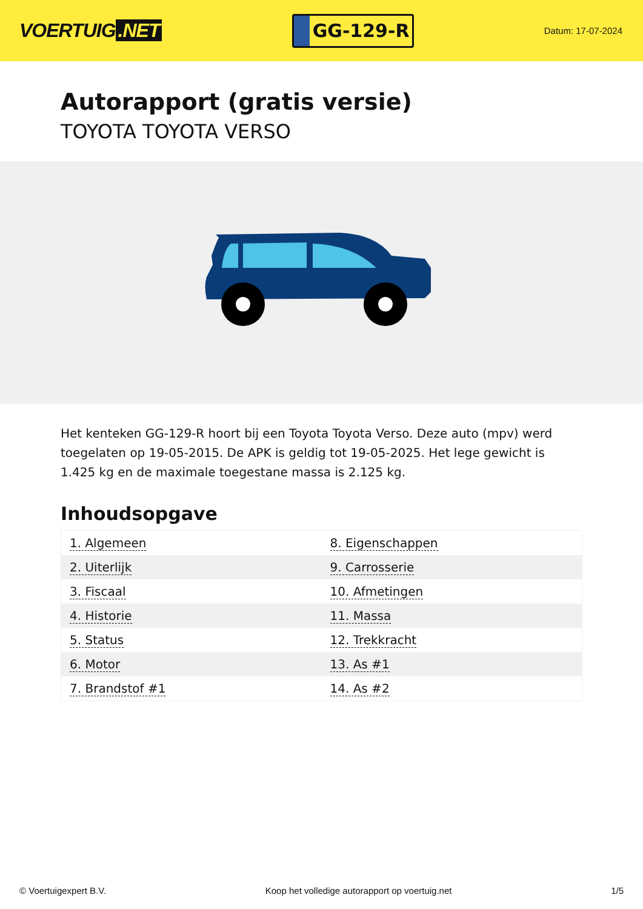VOERTUIG.NET
GG-129-R
Datum: 17-07-2024
Autorapport (gratis versie)
TOYOTA TOYOTA VERSO
Het kenteken GG-129-R hoort bij een Toyota Toyota Verso. Deze auto (mpv) werd toegelaten op 19-05-2015. De APK is geldig tot 19-05-2025. Het lege gewicht is 1.425 kg en de maximale toegestane massa is 2.125 kg.
Inhoudsopgave
| 1. Algemeen | 8. Eigenschappen |
| 2. Uiterlijk | 9. Carrosserie |
| 3. Fiscaal | 10. Afmetingen |
| 4. Historie | 11. Massa |
| 5. Status | 12. Trekkracht |
| 6. Motor | 13. As #1 |
| 7. Brandstof #1 | 14. As #2 |
© Voertuigexpert B.V. Koop het volledige autorapport op voertuig.net 1/5